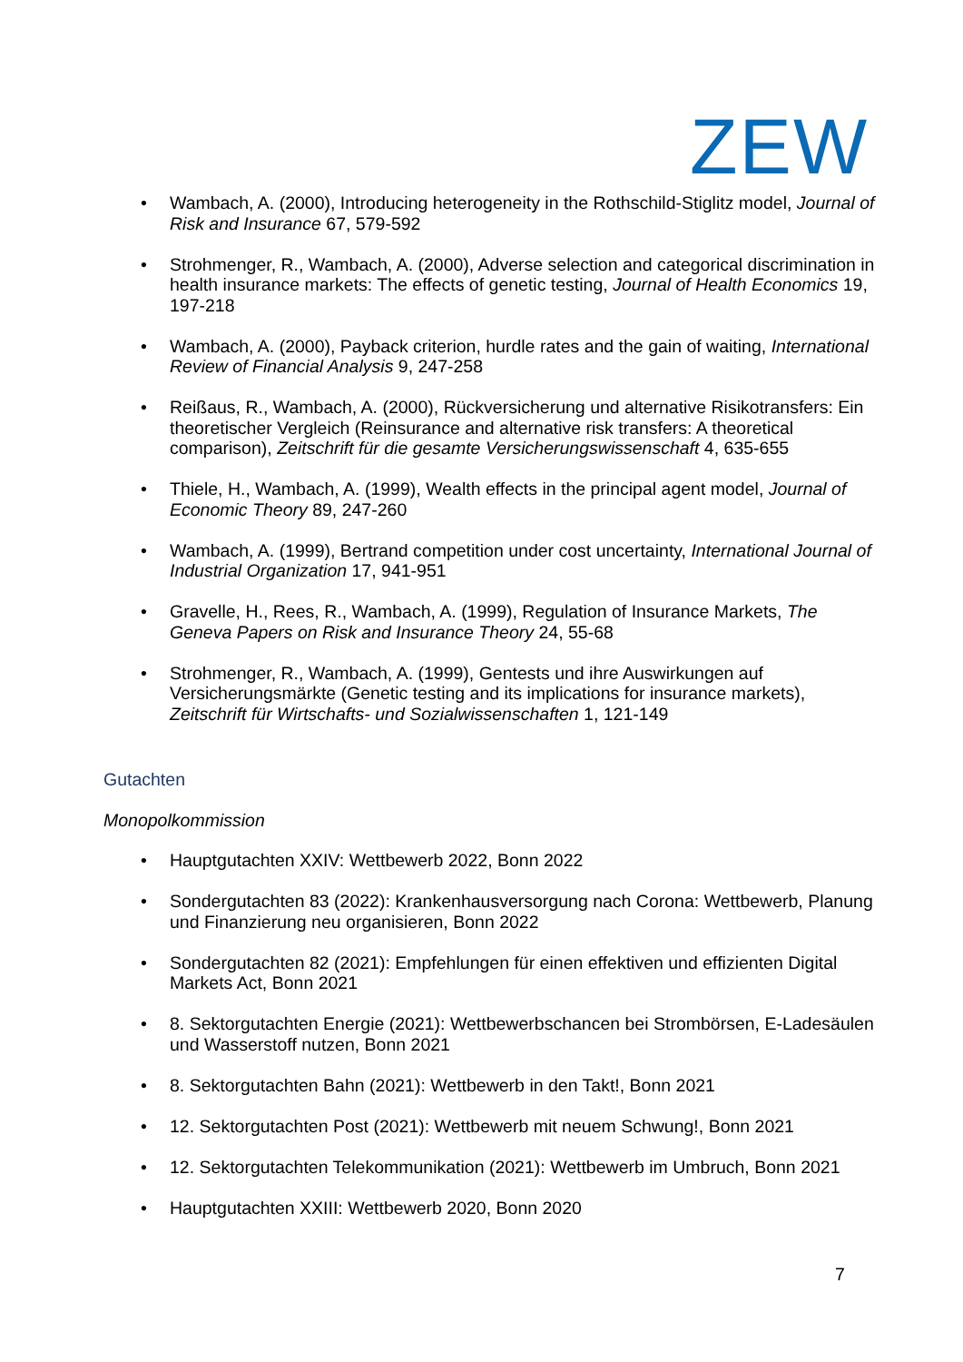ZEW
• Wambach, A. (2000), Introducing heterogeneity in the Rothschild-Stiglitz model, Journal of Risk and Insurance 67, 579-592
• Strohmenger, R., Wambach, A. (2000), Adverse selection and categorical discrimination in health insurance markets: The effects of genetic testing, Journal of Health Economics 19, 197-218
• Wambach, A. (2000), Payback criterion, hurdle rates and the gain of waiting, International Review of Financial Analysis 9, 247-258
• Reißaus, R., Wambach, A. (2000), Rückversicherung und alternative Risikotransfers: Ein theoretischer Vergleich (Reinsurance and alternative risk transfers: A theoretical comparison), Zeitschrift für die gesamte Versicherungswissenschaft 4, 635-655
• Thiele, H., Wambach, A. (1999), Wealth effects in the principal agent model, Journal of Economic Theory 89, 247-260
• Wambach, A. (1999), Bertrand competition under cost uncertainty, International Journal of Industrial Organization 17, 941-951
• Gravelle, H., Rees, R., Wambach, A. (1999), Regulation of Insurance Markets, The Geneva Papers on Risk and Insurance Theory 24, 55-68
• Strohmenger, R., Wambach, A. (1999), Gentests und ihre Auswirkungen auf Versicherungsmärkte (Genetic testing and its implications for insurance markets), Zeitschrift für Wirtschafts- und Sozialwissenschaften 1, 121-149
Gutachten
Monopolkommission
• Hauptgutachten XXIV: Wettbewerb 2022, Bonn 2022
• Sondergutachten 83 (2022): Krankenhausversorgung nach Corona: Wettbewerb, Planung und Finanzierung neu organisieren, Bonn 2022
• Sondergutachten 82 (2021): Empfehlungen für einen effektiven und effizienten Digital Markets Act, Bonn 2021
• 8. Sektorgutachten Energie (2021): Wettbewerbschancen bei Strombörsen, E-Ladesäulen und Wasserstoff nutzen, Bonn 2021
• 8. Sektorgutachten Bahn (2021): Wettbewerb in den Takt!, Bonn 2021
• 12. Sektorgutachten Post (2021): Wettbewerb mit neuem Schwung!, Bonn 2021
• 12. Sektorgutachten Telekommunikation (2021): Wettbewerb im Umbruch, Bonn 2021
• Hauptgutachten XXIII: Wettbewerb 2020, Bonn 2020
7